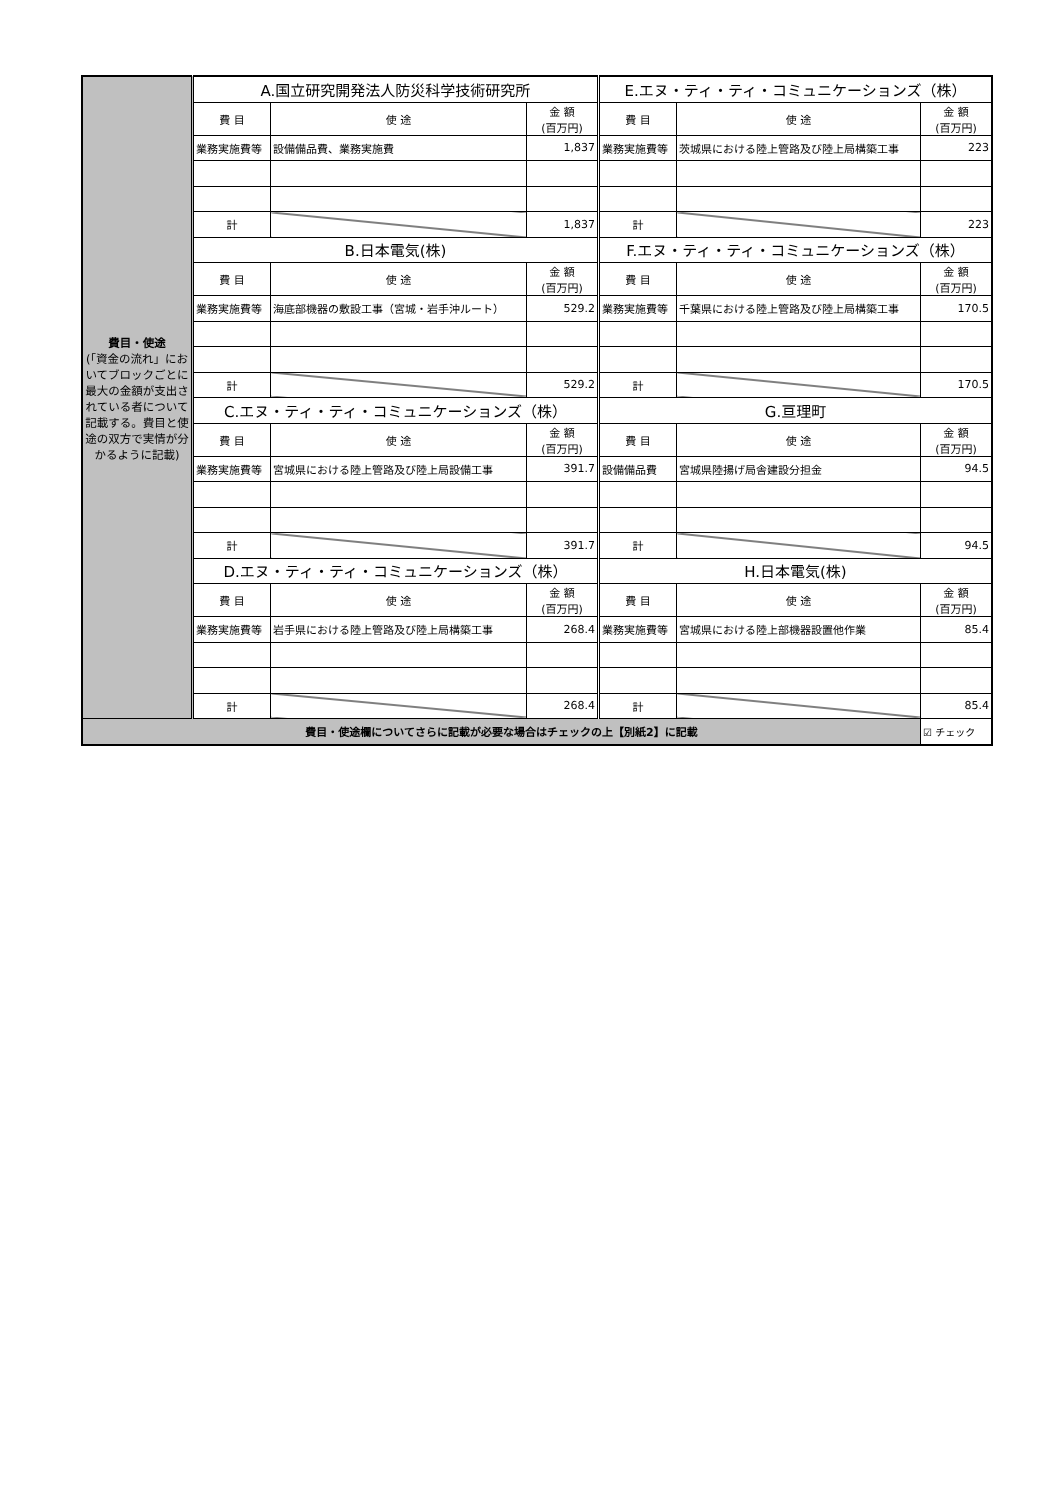| 費目・使途 (「資金の流れ」においてブロックごとに最大の金額が支出されている者について記載する。費目と使途の双方で実情が分かるように記載) | A.国立研究開発法人防災科学技術研究所 | | | E.エヌ・ティ・ティ・コミュニケーションズ（株） | | |
| | 費 目 | 使 途 | 金 額 (百万円) | 費 目 | 使 途 | 金 額 (百万円) |
| | 業務実施費等 | 設備備品費、業務実施費 | 1,837 | 業務実施費等 | 茨城県における陸上管路及び陸上局構築工事 | 223 |
| | 計 | | 1,837 | 計 | | 223 |
| | B.日本電気(株) | | | F.エヌ・ティ・ティ・コミュニケーションズ（株） | | |
| | 費 目 | 使 途 | 金 額 (百万円) | 費 目 | 使 途 | 金 額 (百万円) |
| | 業務実施費等 | 海底部機器の敷設工事（宮城・岩手沖ルート） | 529.2 | 業務実施費等 | 千葉県における陸上管路及び陸上局構築工事 | 170.5 |
| | 計 | | 529.2 | 計 | | 170.5 |
| | C.エヌ・ティ・ティ・コミュニケーションズ（株） | | | G.亘理町 | | |
| | 費 目 | 使 途 | 金 額 (百万円) | 費 目 | 使 途 | 金 額 (百万円) |
| | 業務実施費等 | 宮城県における陸上管路及び陸上局設備工事 | 391.7 | 設備備品費 | 宮城県陸揚げ局舎建設分担金 | 94.5 |
| | 計 | | 391.7 | 計 | | 94.5 |
| | D.エヌ・ティ・ティ・コミュニケーションズ（株） | | | H.日本電気(株) | | |
| | 費 目 | 使 途 | 金 額 (百万円) | 費 目 | 使 途 | 金 額 (百万円) |
| | 業務実施費等 | 岩手県における陸上管路及び陸上局構築工事 | 268.4 | 業務実施費等 | 宮城県における陸上部機器設置他作業 | 85.4 |
| | 計 | | 268.4 | 計 | | 85.4 |
| 費目・使途欄についてさらに記載が必要な場合はチェックの上【別紙2】に記載 | | | | | | ☑ チェック |